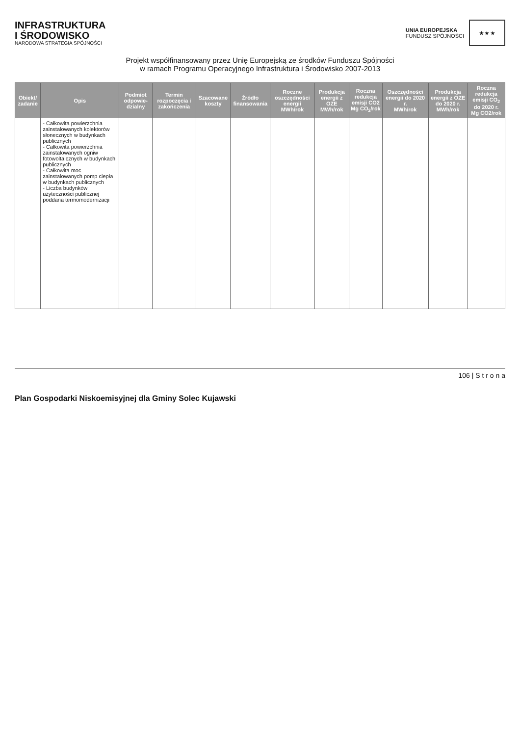INFRASTRUKTURA
I ŚRODOWISKO
NARODOWA STRATEGIA SPÓJNOŚCI
UNIA EUROPEJSKA
FUNDUSZ SPÓJNOŚCI
★ ★ ★
Projekt współfinansowany przez Unię Europejską ze środków Funduszu Spójności
w ramach Programu Operacyjnego Infrastruktura i Środowisko 2007-2013
| Obiekt/ zadanie | Opis | Podmiot odpowie-dzialny | Termin rozpoczęcia i zakończenia | Szacowane koszty | Źródło finansowania | Roczne oszczędności energii MWh/rok | Produkcja energii z OZE MWh/rok | Roczna redukcja emisji CO2 Mg CO<sub>2</sub>/rok | Oszczędności energii do 2020 r. MWh/rok | Produkcja energii z OZE do 2020 r. MWh/rok | Roczna redukcja emisji CO<sub>2</sub> do 2020 r. Mg CO2/rok |
| --- | --- | --- | --- | --- | --- | --- | --- | --- | --- | --- | --- |
| | - Całkowita powierzchnia zainstalowanych kolektorów słonecznych w budynkach publicznych - Całkowita powierzchnia zainstalowanych ogniw fotowoltaicznych w budynkach publicznych - Całkowita moc zainstalowanych pomp ciepła w budynkach publicznych - Liczba budynków użyteczności publicznej poddana termomodernizacji | | | | | | | | | | |
106 | S t r o n a
Plan Gospodarki Niskoemisyjnej dla Gminy Solec Kujawski